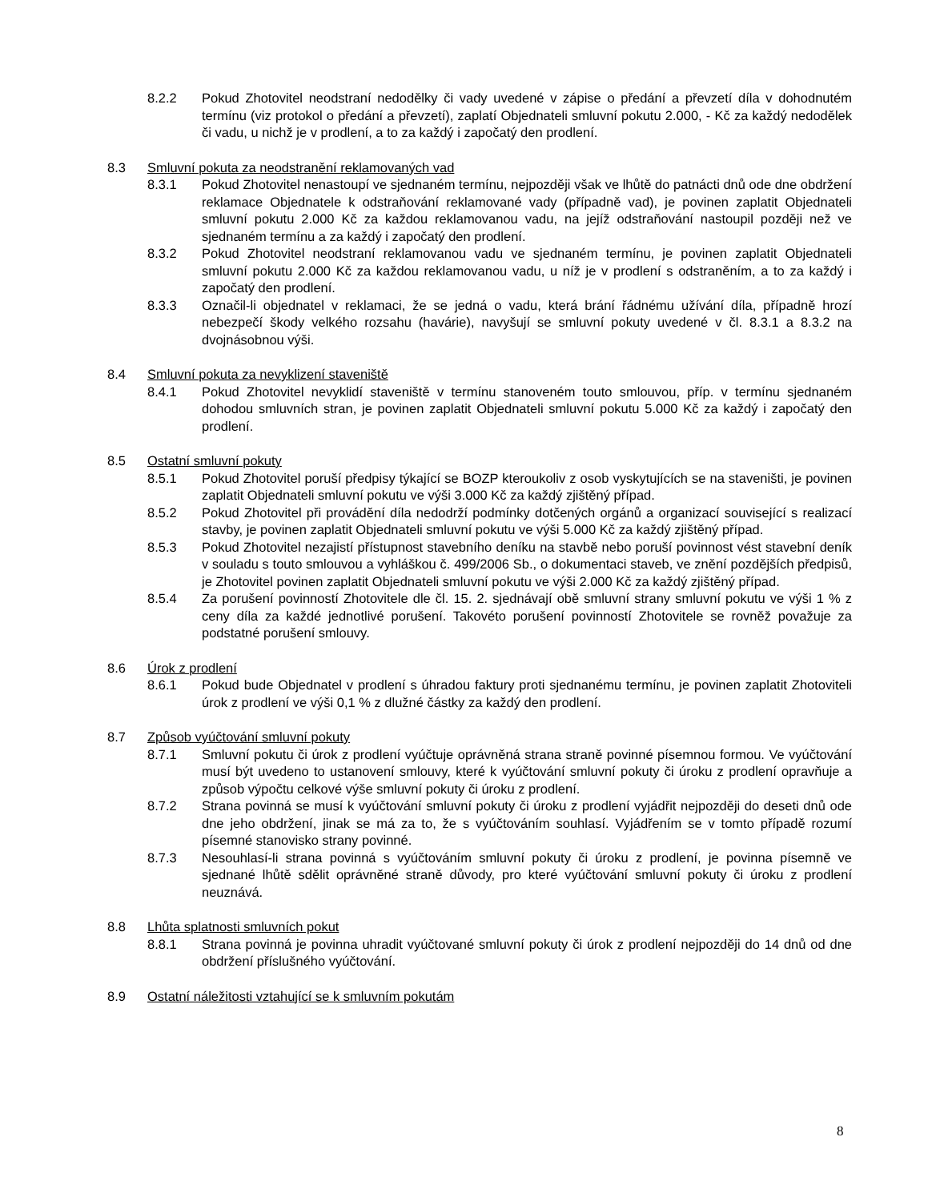8.2.2 Pokud Zhotovitel neodstraní nedodělky či vady uvedené v zápise o předání a převzetí díla v dohodnutém termínu (viz protokol o předání a převzetí), zaplatí Objednateli smluvní pokutu 2.000, - Kč za každý nedodělek či vadu, u nichž je v prodlení, a to za každý i započatý den prodlení.
8.3 Smluvní pokuta za neodstranění reklamovaných vad
8.3.1 Pokud Zhotovitel nenastoupí ve sjednaném termínu, nejpozději však ve lhůtě do patnácti dnů ode dne obdržení reklamace Objednatele k odstraňování reklamované vady (případně vad), je povinen zaplatit Objednateli smluvní pokutu 2.000 Kč za každou reklamovanou vadu, na jejíž odstraňování nastoupil později než ve sjednaném termínu a za každý i započatý den prodlení.
8.3.2 Pokud Zhotovitel neodstraní reklamovanou vadu ve sjednaném termínu, je povinen zaplatit Objednateli smluvní pokutu 2.000 Kč za každou reklamovanou vadu, u níž je v prodlení s odstraněním, a to za každý i započatý den prodlení.
8.3.3 Označil-li objednatel v reklamaci, že se jedná o vadu, která brání řádnému užívání díla, případně hrozí nebezpečí škody velkého rozsahu (havárie), navyšují se smluvní pokuty uvedené v čl. 8.3.1 a 8.3.2 na dvojnásobnou výši.
8.4 Smluvní pokuta za nevyklizení staveniště
8.4.1 Pokud Zhotovitel nevyklidí staveniště v termínu stanoveném touto smlouvou, příp. v termínu sjednaném dohodou smluvních stran, je povinen zaplatit Objednateli smluvní pokutu 5.000 Kč za každý i započatý den prodlení.
8.5 Ostatní smluvní pokuty
8.5.1 Pokud Zhotovitel poruší předpisy týkající se BOZP kteroukoliv z osob vyskytujících se na staveništi, je povinen zaplatit Objednateli smluvní pokutu ve výši 3.000 Kč za každý zjištěný případ.
8.5.2 Pokud Zhotovitel při provádění díla nedodrží podmínky dotčených orgánů a organizací související s realizací stavby, je povinen zaplatit Objednateli smluvní pokutu ve výši 5.000 Kč za každý zjištěný případ.
8.5.3 Pokud Zhotovitel nezajistí přístupnost stavebního deníku na stavbě nebo poruší povinnost vést stavební deník v souladu s touto smlouvou a vyhláškou č. 499/2006 Sb., o dokumentaci staveb, ve znění pozdějších předpisů, je Zhotovitel povinen zaplatit Objednateli smluvní pokutu ve výši 2.000 Kč za každý zjištěný případ.
8.5.4 Za porušení povinností Zhotovitele dle čl. 15. 2. sjednávají obě smluvní strany smluvní pokutu ve výši 1 % z ceny díla za každé jednotlivé porušení. Takovéto porušení povinností Zhotovitele se rovněž považuje za podstatné porušení smlouvy.
8.6 Úrok z prodlení
8.6.1 Pokud bude Objednatel v prodlení s úhradou faktury proti sjednanému termínu, je povinen zaplatit Zhotoviteli úrok z prodlení ve výši 0,1 % z dlužné částky za každý den prodlení.
8.7 Způsob vyúčtování smluvní pokuty
8.7.1 Smluvní pokutu či úrok z prodlení vyúčtuje oprávněná strana straně povinné písemnou formou. Ve vyúčtování musí být uvedeno to ustanovení smlouvy, které k vyúčtování smluvní pokuty či úroku z prodlení opravňuje a způsob výpočtu celkové výše smluvní pokuty či úroku z prodlení.
8.7.2 Strana povinná se musí k vyúčtování smluvní pokuty či úroku z prodlení vyjádřit nejpozději do deseti dnů ode dne jeho obdržení, jinak se má za to, že s vyúčtováním souhlasí. Vyjádřením se v tomto případě rozumí písemné stanovisko strany povinné.
8.7.3 Nesouhlasí-li strana povinná s vyúčtováním smluvní pokuty či úroku z prodlení, je povinna písemně ve sjednané lhůtě sdělit oprávněné straně důvody, pro které vyúčtování smluvní pokuty či úroku z prodlení neuznává.
8.8 Lhůta splatnosti smluvních pokut
8.8.1 Strana povinná je povinna uhradit vyúčtované smluvní pokuty či úrok z prodlení nejpozději do 14 dnů od dne obdržení příslušného vyúčtování.
8.9 Ostatní náležitosti vztahující se k smluvním pokutám
8